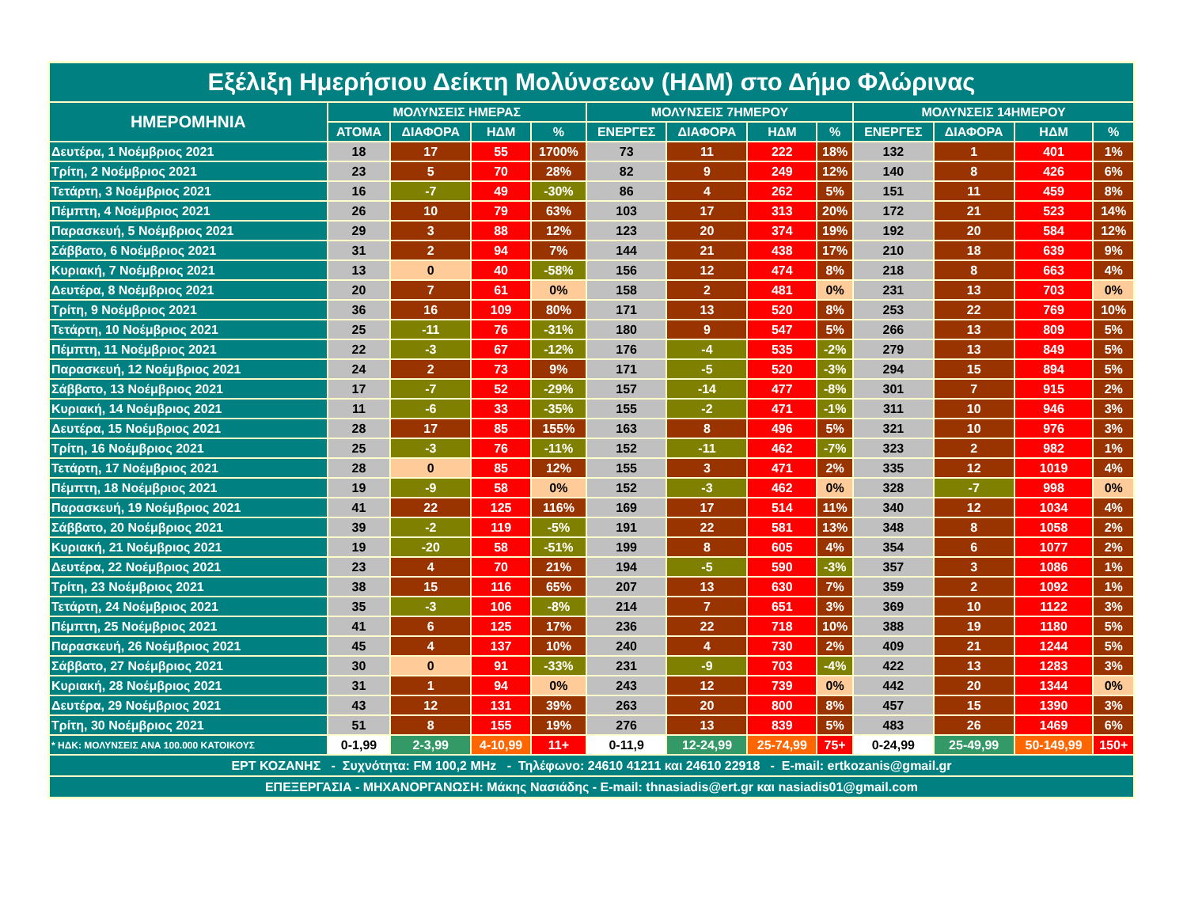| Εξέλιξη Ημερήσιου Δείκτη Μολύνσεων (ΗΔΜ) στο Δήμο Φλώρινας | | | | | | | | | | | | |
| --- | --- | --- | --- | --- | --- | --- | --- | --- | --- | --- | --- | --- |
| ΗΜΕΡΟΜΗΝΙΑ | ΜΟΛΥΝΣΕΙΣ ΗΜΕΡΑΣ | | | | ΜΟΛΥΝΣΕΙΣ 7ΗΜΕΡΟΥ | | | | ΜΟΛΥΝΣΕΙΣ 14ΗΜΕΡΟΥ | | | |
| | ΑΤΟΜΑ | ΔΙΑΦΟΡΑ | ΗΔΜ | % | ΕΝΕΡΓΕΣ | ΔΙΑΦΟΡΑ | ΗΔΜ | % | ΕΝΕΡΓΕΣ | ΔΙΑΦΟΡΑ | ΗΔΜ | % |
| Δευτέρα, 1 Νοέμβριος 2021 | 18 | 17 | 55 | 1700% | 73 | 11 | 222 | 18% | 132 | 1 | 401 | 1% |
| Τρίτη, 2 Νοέμβριος 2021 | 23 | 5 | 70 | 28% | 82 | 9 | 249 | 12% | 140 | 8 | 426 | 6% |
| Τετάρτη, 3 Νοέμβριος 2021 | 16 | -7 | 49 | -30% | 86 | 4 | 262 | 5% | 151 | 11 | 459 | 8% |
| Πέμπτη, 4 Νοέμβριος 2021 | 26 | 10 | 79 | 63% | 103 | 17 | 313 | 20% | 172 | 21 | 523 | 14% |
| Παρασκευή, 5 Νοέμβριος 2021 | 29 | 3 | 88 | 12% | 123 | 20 | 374 | 19% | 192 | 20 | 584 | 12% |
| Σάββατο, 6 Νοέμβριος 2021 | 31 | 2 | 94 | 7% | 144 | 21 | 438 | 17% | 210 | 18 | 639 | 9% |
| Κυριακή, 7 Νοέμβριος 2021 | 13 | 0 | 40 | -58% | 156 | 12 | 474 | 8% | 218 | 8 | 663 | 4% |
| Δευτέρα, 8 Νοέμβριος 2021 | 20 | 7 | 61 | 0% | 158 | 2 | 481 | 0% | 231 | 13 | 703 | 0% |
| Τρίτη, 9 Νοέμβριος 2021 | 36 | 16 | 109 | 80% | 171 | 13 | 520 | 8% | 253 | 22 | 769 | 10% |
| Τετάρτη, 10 Νοέμβριος 2021 | 25 | -11 | 76 | -31% | 180 | 9 | 547 | 5% | 266 | 13 | 809 | 5% |
| Πέμπτη, 11 Νοέμβριος 2021 | 22 | -3 | 67 | -12% | 176 | -4 | 535 | -2% | 279 | 13 | 849 | 5% |
| Παρασκευή, 12 Νοέμβριος 2021 | 24 | 2 | 73 | 9% | 171 | -5 | 520 | -3% | 294 | 15 | 894 | 5% |
| Σάββατο, 13 Νοέμβριος 2021 | 17 | -7 | 52 | -29% | 157 | -14 | 477 | -8% | 301 | 7 | 915 | 2% |
| Κυριακή, 14 Νοέμβριος 2021 | 11 | -6 | 33 | -35% | 155 | -2 | 471 | -1% | 311 | 10 | 946 | 3% |
| Δευτέρα, 15 Νοέμβριος 2021 | 28 | 17 | 85 | 155% | 163 | 8 | 496 | 5% | 321 | 10 | 976 | 3% |
| Τρίτη, 16 Νοέμβριος 2021 | 25 | -3 | 76 | -11% | 152 | -11 | 462 | -7% | 323 | 2 | 982 | 1% |
| Τετάρτη, 17 Νοέμβριος 2021 | 28 | 0 | 85 | 12% | 155 | 3 | 471 | 2% | 335 | 12 | 1019 | 4% |
| Πέμπτη, 18 Νοέμβριος 2021 | 19 | -9 | 58 | 0% | 152 | -3 | 462 | 0% | 328 | -7 | 998 | 0% |
| Παρασκευή, 19 Νοέμβριος 2021 | 41 | 22 | 125 | 116% | 169 | 17 | 514 | 11% | 340 | 12 | 1034 | 4% |
| Σάββατο, 20 Νοέμβριος 2021 | 39 | -2 | 119 | -5% | 191 | 22 | 581 | 13% | 348 | 8 | 1058 | 2% |
| Κυριακή, 21 Νοέμβριος 2021 | 19 | -20 | 58 | -51% | 199 | 8 | 605 | 4% | 354 | 6 | 1077 | 2% |
| Δευτέρα, 22 Νοέμβριος 2021 | 23 | 4 | 70 | 21% | 194 | -5 | 590 | -3% | 357 | 3 | 1086 | 1% |
| Τρίτη, 23 Νοέμβριος 2021 | 38 | 15 | 116 | 65% | 207 | 13 | 630 | 7% | 359 | 2 | 1092 | 1% |
| Τετάρτη, 24 Νοέμβριος 2021 | 35 | -3 | 106 | -8% | 214 | 7 | 651 | 3% | 369 | 10 | 1122 | 3% |
| Πέμπτη, 25 Νοέμβριος 2021 | 41 | 6 | 125 | 17% | 236 | 22 | 718 | 10% | 388 | 19 | 1180 | 5% |
| Παρασκευή, 26 Νοέμβριος 2021 | 45 | 4 | 137 | 10% | 240 | 4 | 730 | 2% | 409 | 21 | 1244 | 5% |
| Σάββατο, 27 Νοέμβριος 2021 | 30 | 0 | 91 | -33% | 231 | -9 | 703 | -4% | 422 | 13 | 1283 | 3% |
| Κυριακή, 28 Νοέμβριος 2021 | 31 | 1 | 94 | 0% | 243 | 12 | 739 | 0% | 442 | 20 | 1344 | 0% |
| Δευτέρα, 29 Νοέμβριος 2021 | 43 | 12 | 131 | 39% | 263 | 20 | 800 | 8% | 457 | 15 | 1390 | 3% |
| Τρίτη, 30 Νοέμβριος 2021 | 51 | 8 | 155 | 19% | 276 | 13 | 839 | 5% | 483 | 26 | 1469 | 6% |
| * ΗΔΚ: ΜΟΛΥΝΣΕΙΣ ΑΝΑ 100.000 ΚΑΤΟΙΚΟΥΣ | 0-1,99 | 2-3,99 | 4-10,99 | 11+ | 0-11,9 | 12-24,99 | 25-74,99 | 75+ | 0-24,99 | 25-49,99 | 50-149,99 | 150+ |
| ΕΡΤ ΚΟΖΑΝΗΣ - Συχνότητα: FM 100,2 MHz - Τηλέφωνο: 24610 41211 και 24610 22918 - E-mail: ertkozanis@gmail.gr | | | | | | | | | | | | |
| ΕΠΕΞΕΡΓΑΣΙΑ - ΜΗΧΑΝΟΡΓΑΝΩΣΗ: Μάκης Νασιάδης - E-mail: thnasiadis@ert.gr και nasiadis01@gmail.com | | | | | | | | | | | | |